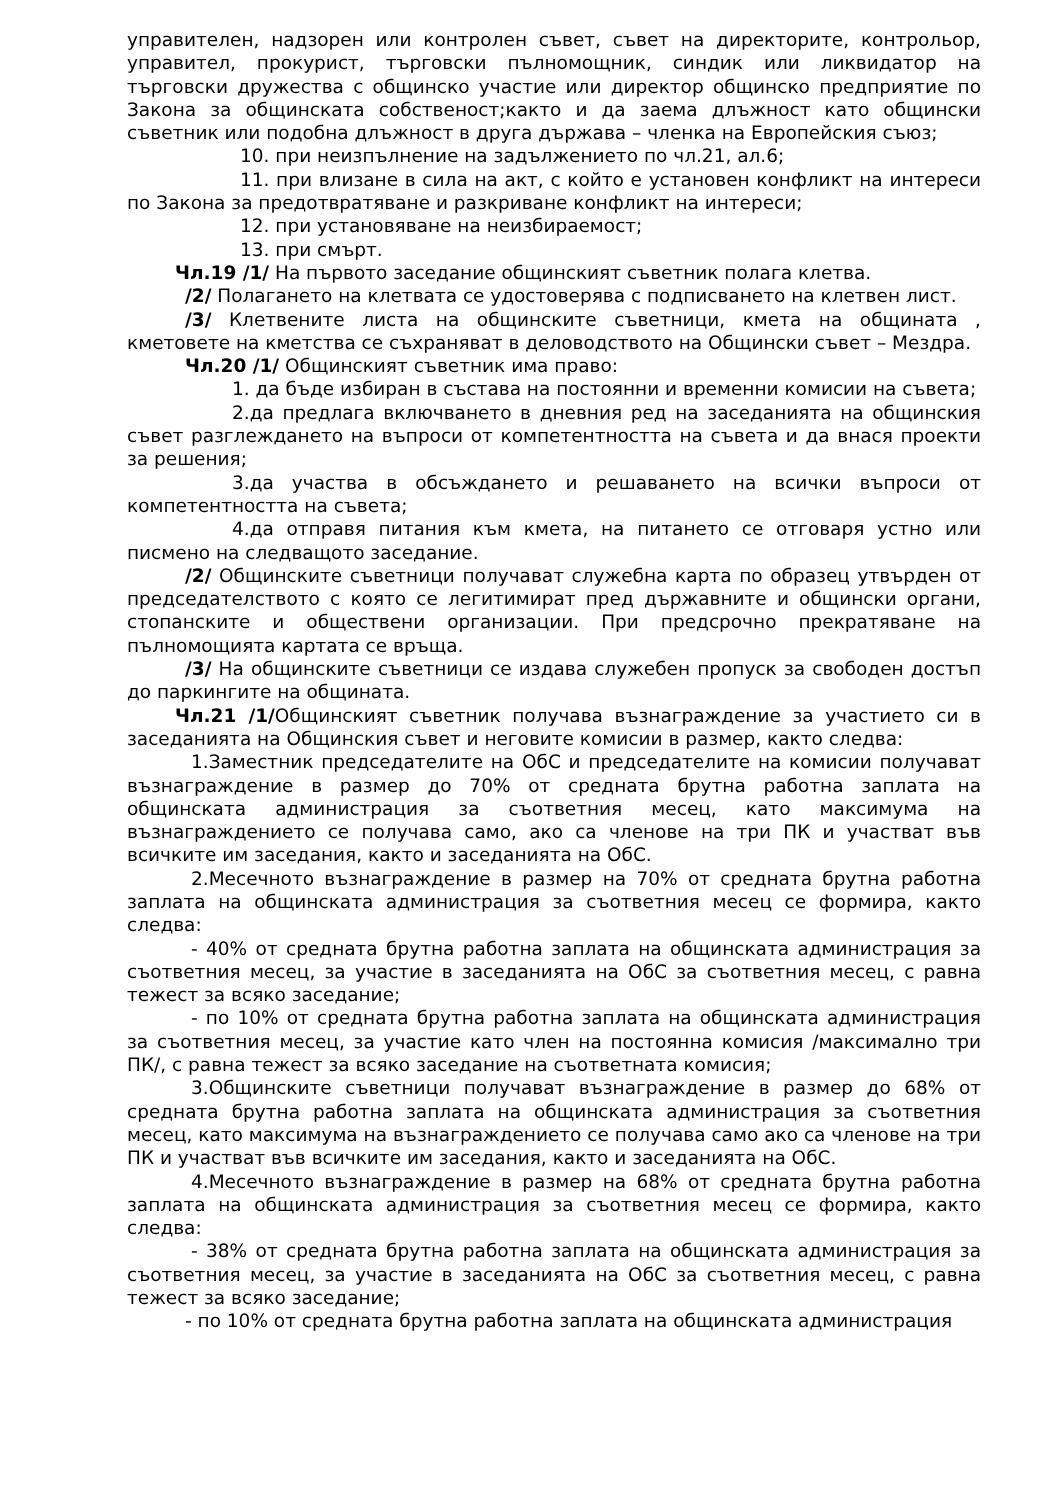управителен, надзорен или контролен съвет, съвет на директорите, контрольор, управител, прокурист, търговски пълномощник, синдик или ликвидатор на търговски дружества с общинско участие или директор общинско предприятие по Закона за общинската собственост;както и да заема длъжност като общински съветник или подобна длъжност в друга държава – членка на Европейския съюз;
10. при неизпълнение на задължението по чл.21, ал.6;
11. при влизане в сила на акт, с който е установен конфликт на интереси по Закона за предотвратяване и разкриване конфликт на интереси;
12. при установяване на неизбираемост;
13. при смърт.
Чл.19 /1/ На първото заседание общинският съветник полага клетва.
/2/ Полагането на клетвата се удостоверява с подписването на клетвен лист.
/3/ Клетвените листа на общинските съветници, кмета на общината , кметовете на кметства се съхраняват в деловодството на Общински съвет – Мездра.
Чл.20 /1/ Общинският съветник има право:
1. да бъде избиран в състава на постоянни и временни комисии на съвета;
2.да предлага включването в дневния ред на заседанията на общинския съвет разглеждането на въпроси от компетентността на съвета и да внася проекти за решения;
3.да участва в обсъждането и решаването на всички въпроси от компетентността на съвета;
4.да отправя питания към кмета, на питането се отговаря устно или писмено на следващото заседание.
/2/ Общинските съветници получават служебна карта по образец утвърден от председателството с която се легитимират пред държавните и общински органи, стопанските и обществени организации. При предсрочно прекратяване на пълномощията картата се връща.
/3/ На общинските съветници се издава служебен пропуск за свободен достъп до паркингите на общината.
Чл.21 /1/Общинският съветник получава възнаграждение за участието си в заседанията на Общинския съвет и неговите комисии в размер, както следва:
1.Заместник председателите на ОбС и председателите на комисии получават възнаграждение в размер до 70% от средната брутна работна заплата на общинската администрация за съответния месец, като максимума на възнаграждението се получава само, ако са членове на три ПК и участват във всичките им заседания, както и заседанията на ОбС.
2.Месечното възнаграждение в размер на 70% от средната брутна работна заплата на общинската администрация за съответния месец се формира, както следва:
- 40% от средната брутна работна заплата на общинската администрация за съответния месец, за участие в заседанията на ОбС за съответния месец, с равна тежест за всяко заседание;
- по 10% от средната брутна работна заплата на общинската администрация за съответния месец, за участие като член на постоянна комисия /максимално три ПК/, с равна тежест за всяко заседание на съответната комисия;
3.Общинските съветници получават възнаграждение в размер до 68% от средната брутна работна заплата на общинската администрация за съответния месец, като максимума на възнаграждението се получава само ако са членове на три ПК и участват във всичките им заседания, както и заседанията на ОбС.
4.Месечното възнаграждение в размер на 68% от средната брутна работна заплата на общинската администрация за съответния месец се формира, както следва:
- 38% от средната брутна работна заплата на общинската администрация за съответния месец, за участие в заседанията на ОбС за съответния месец, с равна тежест за всяко заседание;
- по 10% от средната брутна работна заплата на общинската администрация